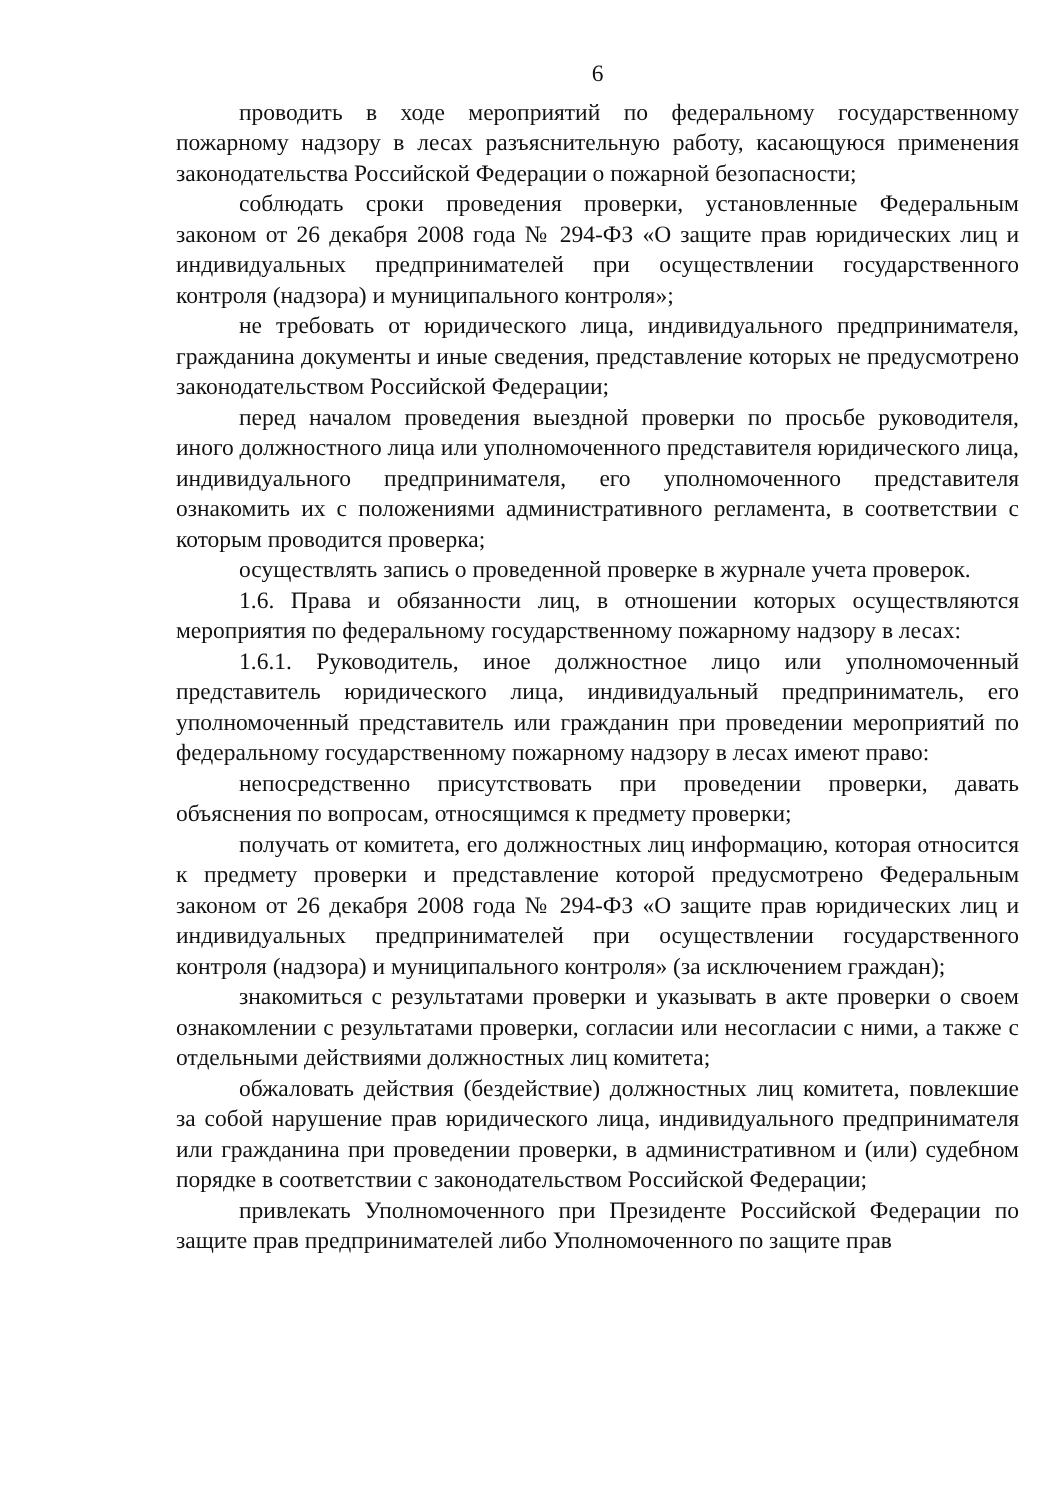6
проводить в ходе мероприятий по федеральному государственному пожарному надзору в лесах разъяснительную работу, касающуюся применения законодательства Российской Федерации о пожарной безопасности;
соблюдать сроки проведения проверки, установленные Федеральным законом от 26 декабря 2008 года № 294-ФЗ «О защите прав юридических лиц и индивидуальных предпринимателей при осуществлении государственного контроля (надзора) и муниципального контроля»;
не требовать от юридического лица, индивидуального предпринимателя, гражданина документы и иные сведения, представление которых не предусмотрено законодательством Российской Федерации;
перед началом проведения выездной проверки по просьбе руководителя, иного должностного лица или уполномоченного представителя юридического лица, индивидуального предпринимателя, его уполномоченного представителя ознакомить их с положениями административного регламента, в соответствии с которым проводится проверка;
осуществлять запись о проведенной проверке в журнале учета проверок.
1.6. Права и обязанности лиц, в отношении которых осуществляются мероприятия по федеральному государственному пожарному надзору в лесах:
1.6.1. Руководитель, иное должностное лицо или уполномоченный представитель юридического лица, индивидуальный предприниматель, его уполномоченный представитель или гражданин при проведении мероприятий по федеральному государственному пожарному надзору в лесах имеют право:
непосредственно присутствовать при проведении проверки, давать объяснения по вопросам, относящимся к предмету проверки;
получать от комитета, его должностных лиц информацию, которая относится к предмету проверки и представление которой предусмотрено Федеральным законом от 26 декабря 2008 года № 294-ФЗ «О защите прав юридических лиц и индивидуальных предпринимателей при осуществлении государственного контроля (надзора) и муниципального контроля» (за исключением граждан);
знакомиться с результатами проверки и указывать в акте проверки о своем ознакомлении с результатами проверки, согласии или несогласии с ними, а также с отдельными действиями должностных лиц комитета;
обжаловать действия (бездействие) должностных лиц комитета, повлекшие за собой нарушение прав юридического лица, индивидуального предпринимателя или гражданина при проведении проверки, в административном и (или) судебном порядке в соответствии с законодательством Российской Федерации;
привлекать Уполномоченного при Президенте Российской Федерации по защите прав предпринимателей либо Уполномоченного по защите прав